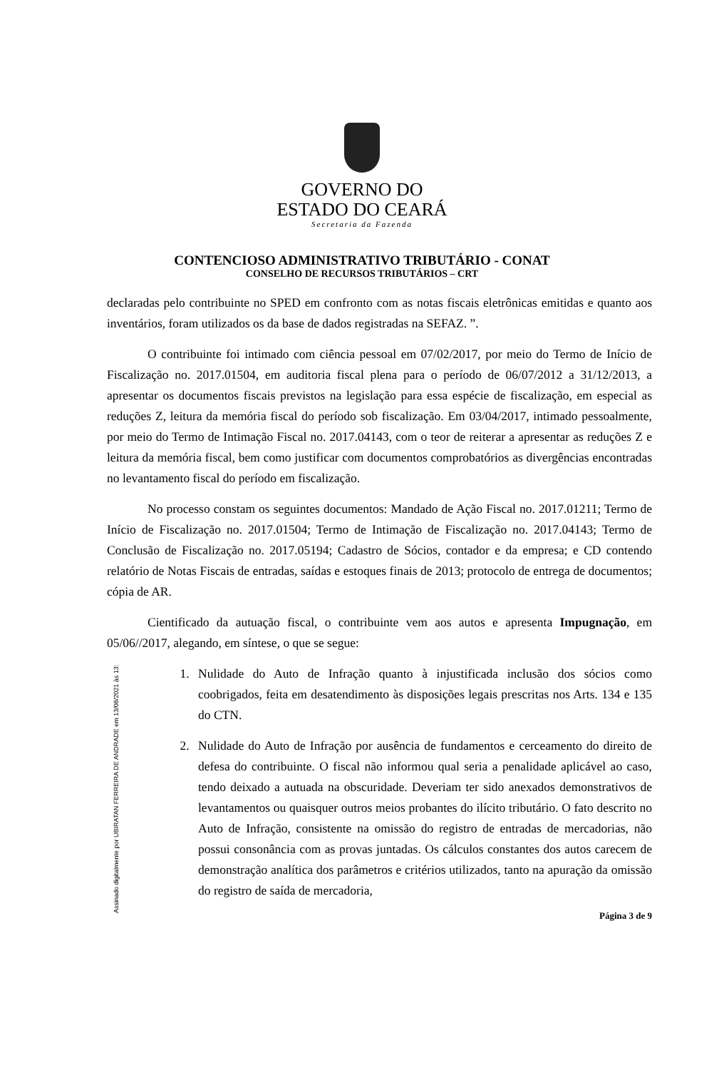GOVERNO DO
ESTADO DO CEARÁ
Secretaria da Fazenda
CONTENCIOSO ADMINISTRATIVO TRIBUTÁRIO - CONAT
CONSELHO DE RECURSOS TRIBUTÁRIOS – CRT
declaradas pelo contribuinte no SPED em confronto com as notas fiscais eletrônicas emitidas e quanto aos inventários, foram utilizados os da base de dados registradas na SEFAZ. ”.
O contribuinte foi intimado com ciência pessoal em 07/02/2017, por meio do Termo de Início de Fiscalização no. 2017.01504, em auditoria fiscal plena para o período de 06/07/2012 a 31/12/2013, a apresentar os documentos fiscais previstos na legislação para essa espécie de fiscalização, em especial as reduções Z, leitura da memória fiscal do período sob fiscalização. Em 03/04/2017, intimado pessoalmente, por meio do Termo de Intimação Fiscal no. 2017.04143, com o teor de reiterar a apresentar as reduções Z e leitura da memória fiscal, bem como justificar com documentos comprobatórios as divergências encontradas no levantamento fiscal do período em fiscalização.
No processo constam os seguintes documentos: Mandado de Ação Fiscal no. 2017.01211; Termo de Início de Fiscalização no. 2017.01504; Termo de Intimação de Fiscalização no. 2017.04143; Termo de Conclusão de Fiscalização no. 2017.05194; Cadastro de Sócios, contador e da empresa; e CD contendo relatório de Notas Fiscais de entradas, saídas e estoques finais de 2013; protocolo de entrega de documentos; cópia de AR.
Cientificado da autuação fiscal, o contribuinte vem aos autos e apresenta Impugnação, em 05/06//2017, alegando, em síntese, o que se segue:
1. Nulidade do Auto de Infração quanto à injustificada inclusão dos sócios como coobrigados, feita em desatendimento às disposições legais prescritas nos Arts. 134 e 135 do CTN.
2. Nulidade do Auto de Infração por ausência de fundamentos e cerceamento do direito de defesa do contribuinte. O fiscal não informou qual seria a penalidade aplicável ao caso, tendo deixado a autuada na obscuridade. Deveriam ter sido anexados demonstrativos de levantamentos ou quaisquer outros meios probantes do ilícito tributário. O fato descrito no Auto de Infração, consistente na omissão do registro de entradas de mercadorias, não possui consonância com as provas juntadas. Os cálculos constantes dos autos carecem de demonstração analítica dos parâmetros e critérios utilizados, tanto na apuração da omissão do registro de saída de mercadoria,
Página 3 de 9
Assinado digitalmente por UBIRATAN FERREIRA DE ANDRADE em 13/08/2021 às 13: